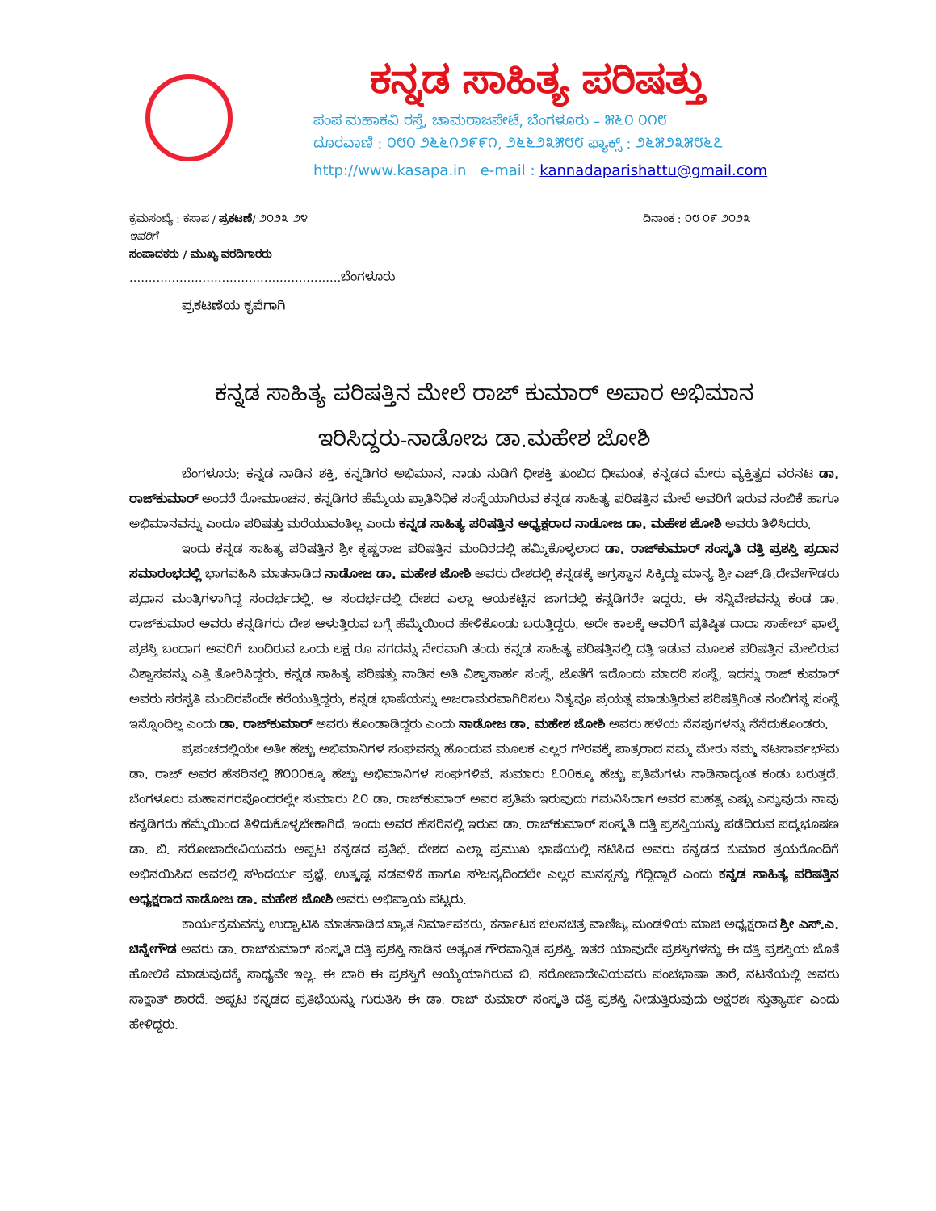ಕನ್ನಡ ಸಾಹಿತ್ಯ ಪರಿಷತ್ತು
ಪಂಪ ಮಹಾಕವಿ ರಸ್ತೆ, ಚಾಮರಾಜಪೇಟೆ, ಬೆಂಗಳೂರು – ೫೬೦ ೦೧೮
ದೂರವಾಣಿ : ೦೮೦ ೨೬೬೧೨೯೯೧, ೨೬೬೨೩೫೮೮ ಫ್ಯಾಕ್ಸ್ : ೨೬೫೨೩೫೮೬೭
http://www.kasapa.in e-mail : kannadaparishattu@gmail.com
ಕ್ರಮಸಂಖ್ಯೆ : ಕಸಾಪ / ಪ್ರಕಟಣೆ/ ೨೦೨೩–೨೪ ದಿನಾಂಕ : ೦೮-೦೯-೨೦೨೩
ಇವರಿಗೆ
ಸಂಪಾದಕರು / ಮುಖ್ಯ ವರದಿಗಾರರು
.......................................................ಬೆಂಗಳೂರು
ಪ್ರಕಟಣೆಯ ಕೃಪೆಗಾಗಿ
ಕನ್ನಡ ಸಾಹಿತ್ಯ ಪರಿಷತ್ತಿನ ಮೇಲೆ ರಾಜ್ ಕುಮಾರ್ ಅಪಾರ ಅಭಿಮಾನ
ಇರಿಸಿದ್ದರು-ನಾಡೋಜ ಡಾ.ಮಹೇಶ ಜೋಶಿ
ಬೆಂಗಳೂರು: ಕನ್ನಡ ನಾಡಿನ ಶಕ್ತಿ, ಕನ್ನಡಿಗರ ಅಭಿಮಾನ, ನಾಡು ನುಡಿಗೆ ಧೀಶಕ್ತಿ ತುಂಬಿದ ಧೀಮಂತ, ಕನ್ನಡದ ಮೇರು ವ್ಯಕ್ತಿತ್ವದ ವರನಟ ಡಾ. ರಾಜ್‌ಕುಮಾರ್ ಅಂದರೆ ರೋಮಾಂಚನ. ಕನ್ನಡಿಗರ ಹೆಮ್ಮೆಯ ಪ್ರಾತಿನಿಧಿಕ ಸಂಸ್ಥೆಯಾಗಿರುವ ಕನ್ನಡ ಸಾಹಿತ್ಯ ಪರಿಷತ್ತಿನ ಮೇಲೆ ಅವರಿಗೆ ಇರುವ ನಂಬಿಕೆ ಹಾಗೂ ಅಭಿಮಾನವನ್ನು ಎಂದೂ ಪರಿಷತ್ತು ಮರೆಯುವಂತಿಲ್ಲ ಎಂದು ಕನ್ನಡ ಸಾಹಿತ್ಯ ಪರಿಷತ್ತಿನ ಅಧ್ಯಕ್ಷರಾದ ನಾಡೋಜ ಡಾ. ಮಹೇಶ ಜೋಶಿ ಅವರು ತಿಳಿಸಿದರು.
ಇಂದು ಕನ್ನಡ ಸಾಹಿತ್ಯ ಪರಿಷತ್ತಿನ ಶ್ರೀ ಕೃಷ್ಣರಾಜ ಪರಿಷತ್ತಿನ ಮಂದಿರದಲ್ಲಿ ಹಮ್ಮಿಕೊಳ್ಳಲಾದ ಡಾ. ರಾಜ್‌ಕುಮಾರ್ ಸಂಸ್ಕೃತಿ ದತ್ತಿ ಪ್ರಶಸ್ತಿ ಪ್ರದಾನ ಸಮಾರಂಭದಲ್ಲಿ ಭಾಗವಹಿಸಿ ಮಾತನಾಡಿದ ನಾಡೋಜ ಡಾ. ಮಹೇಶ ಜೋಶಿ ಅವರು ದೇಶದಲ್ಲಿ ಕನ್ನಡಕ್ಕೆ ಅಗ್ರಸ್ಥಾನ ಸಿಕ್ಕಿದ್ದು ಮಾನ್ಯ ಶ್ರೀ ಎಚ್.ಡಿ.ದೇವೇಗೌಡರು ಪ್ರಧಾನ ಮಂತ್ರಿಗಳಾಗಿದ್ದ ಸಂದರ್ಭದಲ್ಲಿ. ಆ ಸಂದರ್ಭದಲ್ಲಿ ದೇಶದ ಎಲ್ಲಾ ಆಯಕಟ್ಟಿನ ಜಾಗದಲ್ಲಿ ಕನ್ನಡಿಗರೇ ಇದ್ದರು. ಈ ಸನ್ನಿವೇಶವನ್ನು ಕಂಡ ಡಾ. ರಾಜ್‌ಕುಮಾರ ಅವರು ಕನ್ನಡಿಗರು ದೇಶ ಆಳುತ್ತಿರುವ ಬಗ್ಗೆ ಹೆಮ್ಮೆಯಿಂದ ಹೇಳಿಕೊಂಡು ಬರುತ್ತಿದ್ದರು. ಅದೇ ಕಾಲಕ್ಕೆ ಅವರಿಗೆ ಪ್ರತಿಷ್ಠಿತ ದಾದಾ ಸಾಹೇಬ್ ಫಾಲ್ಕೆ ಪ್ರಶಸ್ತಿ ಬಂದಾಗ ಅವರಿಗೆ ಬಂದಿರುವ ಒಂದು ಲಕ್ಷ ರೂ ನಗದನ್ನು ನೇರವಾಗಿ ತಂದು ಕನ್ನಡ ಸಾಹಿತ್ಯ ಪರಿಷತ್ತಿನಲ್ಲಿ ದತ್ತಿ ಇಡುವ ಮೂಲಕ ಪರಿಷತ್ತಿನ ಮೇಲಿರುವ ವಿಶ್ವಾಸವನ್ನು ಎತ್ತಿ ತೋರಿಸಿದ್ದರು. ಕನ್ನಡ ಸಾಹಿತ್ಯ ಪರಿಷತ್ತು ನಾಡಿನ ಅತಿ ವಿಶ್ವಾಸಾರ್ಹ ಸಂಸ್ಥೆ, ಜೊತೆಗೆ ಇದೊಂದು ಮಾದರಿ ಸಂಸ್ಥೆ, ಇದನ್ನು ರಾಜ್ ಕುಮಾರ್ ಅವರು ಸರಸ್ವತಿ ಮಂದಿರವೆಂದೇ ಕರೆಯುತ್ತಿದ್ದರು, ಕನ್ನಡ ಭಾಷೆಯನ್ನು ಅಜರಾಮರವಾಗಿರಿಸಲು ನಿತ್ಯವೂ ಪ್ರಯತ್ನ ಮಾಡುತ್ತಿರುವ ಪರಿಷತ್ತಿಗಿಂತ ನಂಬಿಗಸ್ಥ ಸಂಸ್ಥೆ ಇನ್ನೊಂದಿಲ್ಲ ಎಂದು ಡಾ. ರಾಜ್‌ಕುಮಾರ್ ಅವರು ಕೊಂಡಾಡಿದ್ದರು ಎಂದು ನಾಡೋಜ ಡಾ. ಮಹೇಶ ಜೋಶಿ ಅವರು ಹಳೆಯ ನೆನಪುಗಳನ್ನು ನೆನೆದುಕೊಂಡರು.
ಪ್ರಪಂಚದಲ್ಲಿಯೇ ಅತೀ ಹೆಚ್ಚು ಅಭಿಮಾನಿಗಳ ಸಂಘವನ್ನು ಹೊಂದುವ ಮೂಲಕ ಎಲ್ಲರ ಗೌರವಕ್ಕೆ ಪಾತ್ರರಾದ ನಮ್ಮ ಮೇರು ನಮ್ಮ ನಟಸಾರ್ವಭೌಮ ಡಾ. ರಾಜ್ ಅವರ ಹೆಸರಿನಲ್ಲಿ ೫೦೦೦ಕ್ಕೂ ಹೆಚ್ಚು ಅಭಿಮಾನಿಗಳ ಸಂಘಗಳಿವೆ. ಸುಮಾರು ೭೦೦ಕ್ಕೂ ಹೆಚ್ಚು ಪ್ರತಿಮೆಗಳು ನಾಡಿನಾದ್ಯಂತ ಕಂಡು ಬರುತ್ತದೆ. ಬೆಂಗಳೂರು ಮಹಾನಗರವೊಂದರಲ್ಲೇ ಸುಮಾರು ೭೦ ಡಾ. ರಾಜ್‌ಕುಮಾರ್ ಅವರ ಪ್ರತಿಮೆ ಇರುವುದು ಗಮನಿಸಿದಾಗ ಅವರ ಮಹತ್ವ ಎಷ್ಟು ಎನ್ನುವುದು ನಾವು ಕನ್ನಡಿಗರು ಹೆಮ್ಮೆಯಿಂದ ತಿಳಿದುಕೊಳ್ಳಬೇಕಾಗಿದೆ. ಇಂದು ಅವರ ಹೆಸರಿನಲ್ಲಿ ಇರುವ ಡಾ. ರಾಜ್‌ಕುಮಾರ್ ಸಂಸ್ಕೃತಿ ದತ್ತಿ ಪ್ರಶಸ್ತಿಯನ್ನು ಪಡೆದಿರುವ ಪದ್ಮಭೂಷಣ ಡಾ. ಬಿ. ಸರೋಜಾದೇವಿಯವರು ಅಪ್ಪಟ ಕನ್ನಡದ ಪ್ರತಿಭೆ. ದೇಶದ ಎಲ್ಲಾ ಪ್ರಮುಖ ಭಾಷೆಯಲ್ಲಿ ನಟಿಸಿದ ಅವರು ಕನ್ನಡದ ಕುಮಾರ ತ್ರಯರೊಂದಿಗೆ ಅಭಿನಯಿಸಿದ ಅವರಲ್ಲಿ ಸೌಂದರ್ಯ ಪ್ರಜ್ಞೆ, ಉತ್ಕೃಷ್ಟ ನಡವಳಿಕೆ ಹಾಗೂ ಸೌಜನ್ಯದಿಂದಲೇ ಎಲ್ಲರ ಮನಸ್ಸನ್ನು ಗೆದ್ದಿದ್ದಾರೆ ಎಂದು ಕನ್ನಡ ಸಾಹಿತ್ಯ ಪರಿಷತ್ತಿನ ಅಧ್ಯಕ್ಷರಾದ ನಾಡೋಜ ಡಾ. ಮಹೇಶ ಜೋಶಿ ಅವರು ಅಭಿಪ್ರಾಯ ಪಟ್ಟರು.
ಕಾರ್ಯಕ್ರಮವನ್ನು ಉದ್ಘಾಟಿಸಿ ಮಾತನಾಡಿದ ಖ್ಯಾತ ನಿರ್ಮಾಪಕರು, ಕರ್ನಾಟಕ ಚಲನಚಿತ್ರ ವಾಣಿಜ್ಯ ಮಂಡಳಿಯ ಮಾಜಿ ಅಧ್ಯಕ್ಷರಾದ ಶ್ರೀ ಎಸ್.ಎ. ಚಿನ್ನೇಗೌಡ ಅವರು ಡಾ. ರಾಜ್‌ಕುಮಾರ್ ಸಂಸ್ಕೃತಿ ದತ್ತಿ ಪ್ರಶಸ್ತಿ ನಾಡಿನ ಅತ್ಯಂತ ಗೌರವಾನ್ವಿತ ಪ್ರಶಸ್ತಿ. ಇತರ ಯಾವುದೇ ಪ್ರಶಸ್ತಿಗಳನ್ನು ಈ ದತ್ತಿ ಪ್ರಶಸ್ತಿಯ ಜೊತೆ ಹೋಲಿಕೆ ಮಾಡುವುದಕ್ಕೆ ಸಾಧ್ಯವೇ ಇಲ್ಲ. ಈ ಬಾರಿ ಈ ಪ್ರಶಸ್ತಿಗೆ ಆಯ್ಕೆಯಾಗಿರುವ ಬಿ. ಸರೋಜಾದೇವಿಯವರು ಪಂಚಭಾಷಾ ತಾರೆ, ನಟನೆಯಲ್ಲಿ ಅವರು ಸಾಕ್ಷಾತ್ ಶಾರದೆ. ಅಪ್ಪಟ ಕನ್ನಡದ ಪ್ರತಿಭೆಯನ್ನು ಗುರುತಿಸಿ ಈ ಡಾ. ರಾಜ್ ಕುಮಾರ್ ಸಂಸ್ಕೃತಿ ದತ್ತಿ ಪ್ರಶಸ್ತಿ ನೀಡುತ್ತಿರುವುದು ಅಕ್ಷರಶಃ ಸ್ತುತ್ಯಾರ್ಹ ಎಂದು ಹೇಳಿದ್ದರು.